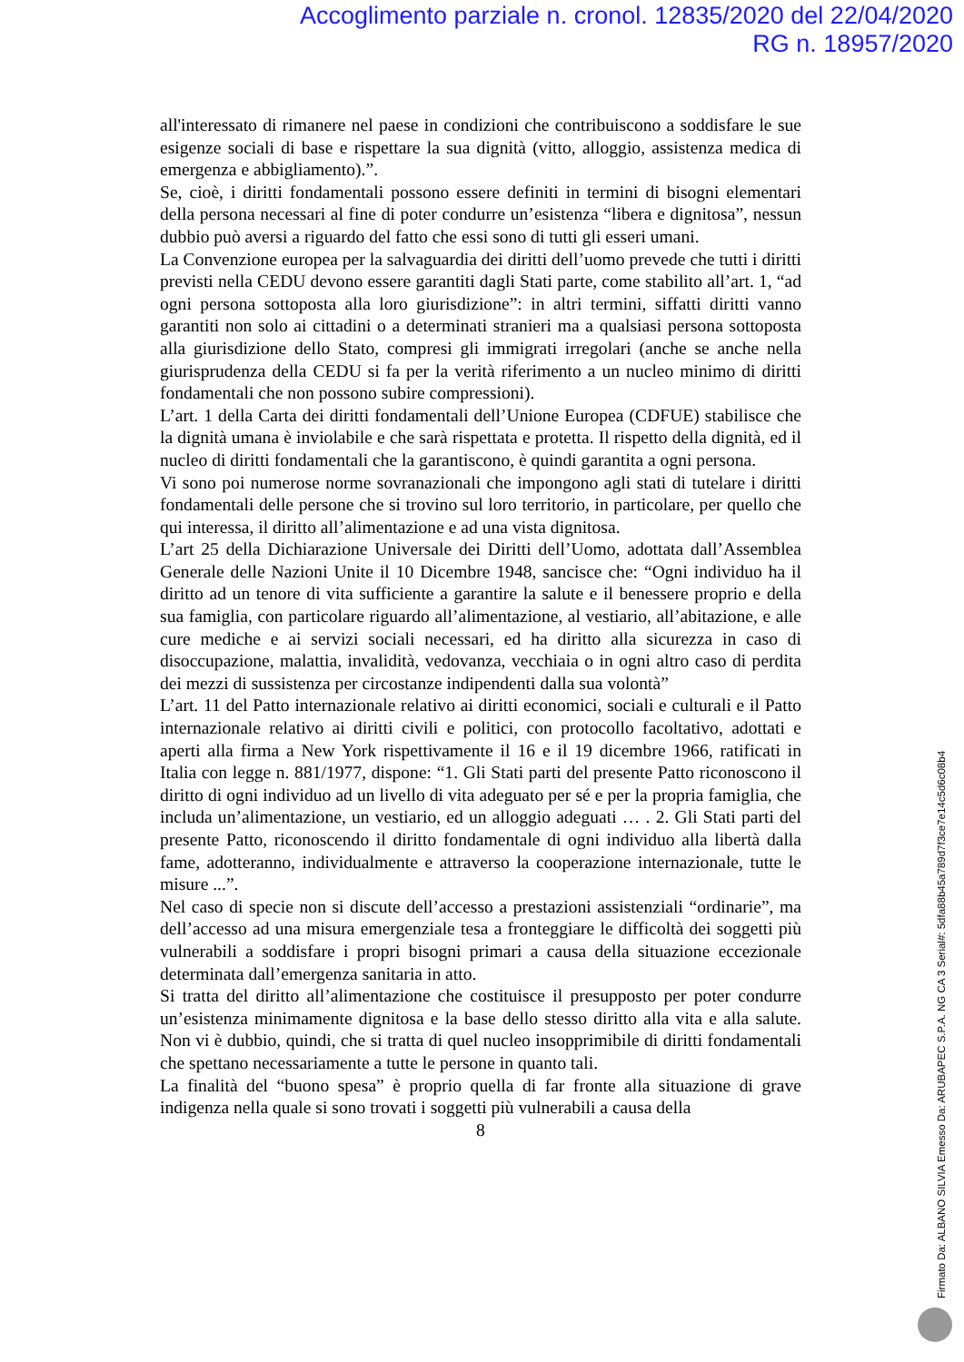Accoglimento parziale n. cronol. 12835/2020 del 22/04/2020
RG n. 18957/2020
all'interessato di rimanere nel paese in condizioni che contribuiscono a soddisfare le sue esigenze sociali di base e rispettare la sua dignità (vitto, alloggio, assistenza medica di emergenza e abbigliamento).”.
Se, cioè, i diritti fondamentali possono essere definiti in termini di bisogni elementari della persona necessari al fine di poter condurre un’esistenza “libera e dignitosa”, nessun dubbio può aversi a riguardo del fatto che essi sono di tutti gli esseri umani.
La Convenzione europea per la salvaguardia dei diritti dell’uomo prevede che tutti i diritti previsti nella CEDU devono essere garantiti dagli Stati parte, come stabilito all’art. 1, “ad ogni persona sottoposta alla loro giurisdizione”: in altri termini, siffatti diritti vanno garantiti non solo ai cittadini o a determinati stranieri ma a qualsiasi persona sottoposta alla giurisdizione dello Stato, compresi gli immigrati irregolari (anche se anche nella giurisprudenza della CEDU si fa per la verità riferimento a un nucleo minimo di diritti fondamentali che non possono subire compressioni).
L’art. 1 della Carta dei diritti fondamentali dell’Unione Europea (CDFUE) stabilisce che la dignità umana è inviolabile e che sarà rispettata e protetta. Il rispetto della dignità, ed il nucleo di diritti fondamentali che la garantiscono, è quindi garantita a ogni persona.
Vi sono poi numerose norme sovranazionali che impongono agli stati di tutelare i diritti fondamentali delle persone che si trovino sul loro territorio, in particolare, per quello che qui interessa, il diritto all’alimentazione e ad una vista dignitosa.
L’art 25 della Dichiarazione Universale dei Diritti dell’Uomo, adottata dall’Assemblea Generale delle Nazioni Unite il 10 Dicembre 1948, sancisce che: “Ogni individuo ha il diritto ad un tenore di vita sufficiente a garantire la salute e il benessere proprio e della sua famiglia, con particolare riguardo all’alimentazione, al vestiario, all’abitazione, e alle cure mediche e ai servizi sociali necessari, ed ha diritto alla sicurezza in caso di disoccupazione, malattia, invalidità, vedovanza, vecchiaia o in ogni altro caso di perdita dei mezzi di sussistenza per circostanze indipendenti dalla sua volontà”
L’art. 11 del Patto internazionale relativo ai diritti economici, sociali e culturali e il Patto internazionale relativo ai diritti civili e politici, con protocollo facoltativo, adottati e aperti alla firma a New York rispettivamente il 16 e il 19 dicembre 1966, ratificati in Italia con legge n. 881/1977, dispone: “1. Gli Stati parti del presente Patto riconoscono il diritto di ogni individuo ad un livello di vita adeguato per sé e per la propria famiglia, che includa un’alimentazione, un vestiario, ed un alloggio adeguati … . 2. Gli Stati parti del presente Patto, riconoscendo il diritto fondamentale di ogni individuo alla libertà dalla fame, adotteranno, individualmente e attraverso la cooperazione internazionale, tutte le misure ...”.
Nel caso di specie non si discute dell’accesso a prestazioni assistenziali “ordinarie”, ma dell’accesso ad una misura emergenziale tesa a fronteggiare le difficoltà dei soggetti più vulnerabili a soddisfare i propri bisogni primari a causa della situazione eccezionale determinata dall’emergenza sanitaria in atto.
Si tratta del diritto all’alimentazione che costituisce il presupposto per poter condurre un’esistenza minimamente dignitosa e la base dello stesso diritto alla vita e alla salute. Non vi è dubbio, quindi, che si tratta di quel nucleo insopprimibile di diritti fondamentali che spettano necessariamente a tutte le persone in quanto tali.
La finalità del “buono spesa” è proprio quella di far fronte alla situazione di grave indigenza nella quale si sono trovati i soggetti più vulnerabili a causa della
8
Firmato Da: ALBANO SILVIA Emesso Da: ARUBAPEC S.P.A. NG CA 3 Serial#: 5dfa88b45a789d7f3ce7e14c5d6c08b4